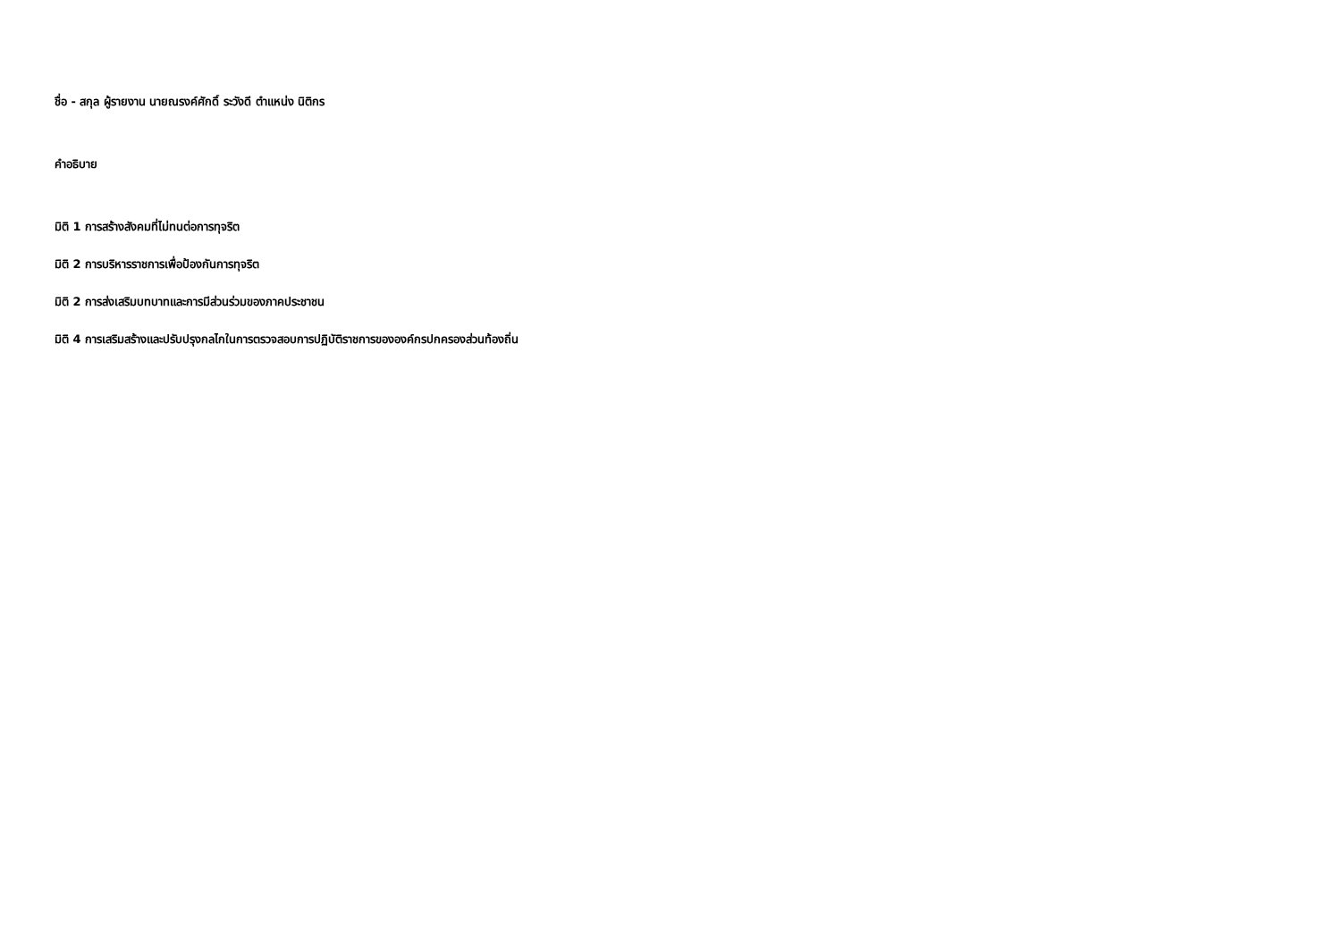ชื่อ - สกุล ผู้รายงาน นายณรงค์ศักดิ์ ระวังดี ตำแหน่ง นิติกร
คำอธิบาย
มิติ 1 การสร้างสังคมที่ไม่ทนต่อการทุจริต
มิติ 2 การบริหารราชการเพื่อป้องกันการทุจริต
มิติ 2 การส่งเสริมบทบาทและการมีส่วนร่วมของภาคประชาชน
มิติ 4 การเสริมสร้างและปรับปรุงกลไกในการตรวจสอบการปฏิบัติราชการขององค์กรปกครองส่วนท้องถิ่น